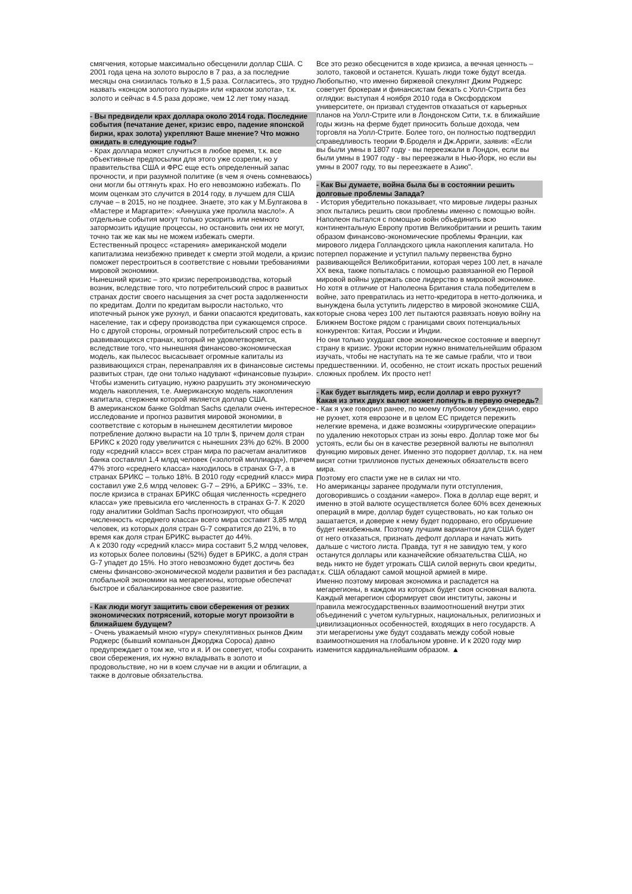смягчения, которые максимально обесценили доллар США. С 2001 года цена на золото выросло в 7 раз, а за последние месяцы она снизилась только в 1,5 раза. Согласитесь, это трудно назвать «концом золотого пузыря» или «крахом золота», т.к. золото и сейчас в 4.5 раза дороже, чем 12 лет тому назад.
- Вы предвидели крах доллара около 2014 года. Последние события (печатание денег, кризис евро, падение японской биржи, крах золота) укрепляют Ваше мнение? Что можно ожидать в следующие годы?
- Крах доллара может случиться в любое время, т.к. все объективные предпосылки для этого уже созрели, но у правительства США и ФРС еще есть определенный запас прочности, и при разумной политике (в чем я очень сомневаюсь) они могли бы оттянуть крах. Но его невозможно избежать. По моим оценкам это случится в 2014 году, в лучшем для США случае – в 2015, но не позднее. Знаете, это как у М.Булгакова в «Мастере и Маргарите»: «Аннушка уже пролила масло!». А отдельные события могут только ускорить или немного затормозить идущие процессы, но остановить они их не могут, точно так же как мы не можем избежать смерти.
Естественный процесс «старения» американской модели капитализма неизбежно приведет к смерти этой модели, а кризис поможет перестроиться в соответствие с новыми требованиями мировой экономики.
Нынешний кризис – это кризис перепроизводства, который возник, вследствие того, что потребительский спрос в развитых странах достиг своего насыщения за счет роста задолженности по кредитам. Долги по кредитам выросли настолько, что ипотечный рынок уже рухнул, и банки опасаются кредитовать, как население, так и сферу производства при сужающемся спросе.
Но с другой стороны, огромный потребительский спрос есть в развивающихся странах, который не удовлетворяется, вследствие того, что нынешняя финансово-экономическая модель, как пылесос высасывает огромные капиталы из развивающихся стран, перенаправляя их в финансовые системы развитых стран, где они только надувают «финансовые пузыри». Чтобы изменить ситуацию, нужно разрушить эту экономическую модель накопления, т.е. Американскую модель накопления капитала, стержнем которой является доллар США.
В американском банке Goldman Sachs сделали очень интересное исследование и прогноз развития мировой экономики, в соответствие с которым в нынешнем десятилетии мировое потребление должно вырасти на 10 трлн $, причем доля стран БРИКС к 2020 году увеличится с нынешних 23% до 62%. В 2000 году «средний класс» всех стран мира по расчетам аналитиков банка составлял 1,4 млрд человек («золотой миллиард»), причем 47% этого «среднего класса» находилось в странах G-7, а в странах БРИКС – только 18%. В 2010 году «средний класс» мира составил уже 2,6 млрд человек: G-7 – 29%, а БРИКС – 33%, т.е. после кризиса в странах БРИКС общая численность «среднего класса» уже превысила его численность в странах G-7. К 2020 году аналитики Goldman Sachs прогнозируют, что общая численность «среднего класса» всего мира составит 3,85 млрд человек, из которых доля стран G-7 сократится до 21%, в то время как доля стран БРИКС вырастет до 44%.
А к 2030 году «средний класс» мира составит 5,2 млрд человек, из которых более половины (52%) будет в БРИКС, а доля стран G-7 упадет до 15%. Но этого невозможно будет достичь без смены финансово-экономической модели развития и без распада глобальной экономики на мегарегионы, которые обеспечат быстрое и сбалансированное свое развитие.
- Как люди могут защитить свои сбережения от резких экономических потрясений, которые могут произойти в ближайшем будущем?
- Очень уважаемый мною «гуру» спекулятивных рынков Джим Роджерс (бывший компаньон Джорджа Сороса) давно предупреждает о том же, что и я. И он советует, чтобы сохранить свои сбережения, их нужно вкладывать в золото и продовольствие, но ни в коем случае ни в акции и облигации, а также в долговые обязательства.
Все это резко обесценится в ходе кризиса, а вечная ценность – золото, таковой и останется. Кушать люди тоже будут всегда. Любопытно, что именно биржевой спекулянт Джим Роджерс советует брокерам и финансистам бежать с Уолл-Стрита без оглядки: выступая 4 ноября 2010 года в Оксфордском университете, он призвал студентов отказаться от карьерных планов на Уолл-Стрите или в Лондонском Сити, т.к. в ближайшие годы жизнь на ферме будет приносить больше дохода, чем торговля на Уолл-Стрите. Более того, он полностью подтвердил справедливость теории Ф.Броделя и Дж.Арриги, заявив: «Если вы были умны в 1807 году - вы переезжали в Лондон, если вы были умны в 1907 году - вы переезжали в Нью-Йорк, но если вы умны в 2007 году, то вы переезжаете в Азию".
- Как Вы думаете, война была бы в состоянии решить долговые проблемы Запада?
- История убедительно показывает, что мировые лидеры разных эпох пытались решить свои проблемы именно с помощью войн. Наполеон пытался с помощью войн объединить всю континентальную Европу против Великобритании и решить таким образом финансово-экономические проблемы Франции, как мирового лидера Голландского цикла накопления капитала. Но потерпел поражение и уступил пальму первенства бурно развивающейся Великобритании, которая через 100 лет, в начале XX века, также попыталась с помощью развязанной ею Первой мировой войны удержать свое лидерство в мировой экономике.
Но хотя в отличие от Наполеона Британия стала победителем в войне, зато превратилась из нетто-кредитора в нетто-должника, и вынуждена была уступить лидерство в мировой экономике США, которые снова через 100 лет пытаются развязать новую войну на Ближнем Востоке рядом с границами своих потенциальных конкурентов: Китая, России и Индии.
Но они только ухудшат свое экономическое состояние и ввергнут страну в кризис. Уроки истории нужно внимательнейшим образом изучать, чтобы не наступать на те же самые грабли, что и твои предшественники. И, особенно, не стоит искать простых решений сложных проблем. Их просто нет!
- Как будет выглядеть мир, если доллар и евро рухнут? Какая из этих двух валют может лопнуть в первую очередь?
- Как я уже говорил ранее, по моему глубокому убеждению, евро не рухнет, хотя еврозоне и в целом ЕС придется пережить нелегкие времена, и даже возможны «хирургические операции» по удалению некоторых стран из зоны евро. Доллар тоже мог бы устоять, если бы он в качестве резервной валюты не выполнял функцию мировых денег. Именно это подорвет доллар, т.к. на нем висят сотни триллионов пустых денежных обязательств всего мира.
Поэтому его спасти уже не в силах ни что.
Но американцы заранее продумали пути отступления, договорившись о создании «амеро». Пока в доллар еще верят, и именно в этой валюте осуществляется более 60% всех денежных операций в мире, доллар будет существовать, но как только он зашатается, и доверие к нему будет подорвано, его обрушение будет неизбежным. Поэтому лучшим вариантом для США будет от него отказаться, признать дефолт доллара и начать жить дальше с чистого листа. Правда, тут я не завидую тем, у кого останутся доллары или казначейские обязательства США, но ведь никто не будет угрожать США силой вернуть свои кредиты, т.к. США обладают самой мощной армией в мире.
Именно поэтому мировая экономика и распадется на мегарегионы, в каждом из которых будет своя основная валюта. Каждый мегарегион сформирует свои институты, законы и правила межгосударственных взаимоотношений внутри этих объединений с учетом культурных, национальных, религиозных и цивилизационных особенностей, входящих в него государств. А эти мегарегионы уже будут создавать между собой новые взаимоотношения на глобальном уровне. И к 2020 году мир изменится кардинальнейшим образом. ▲